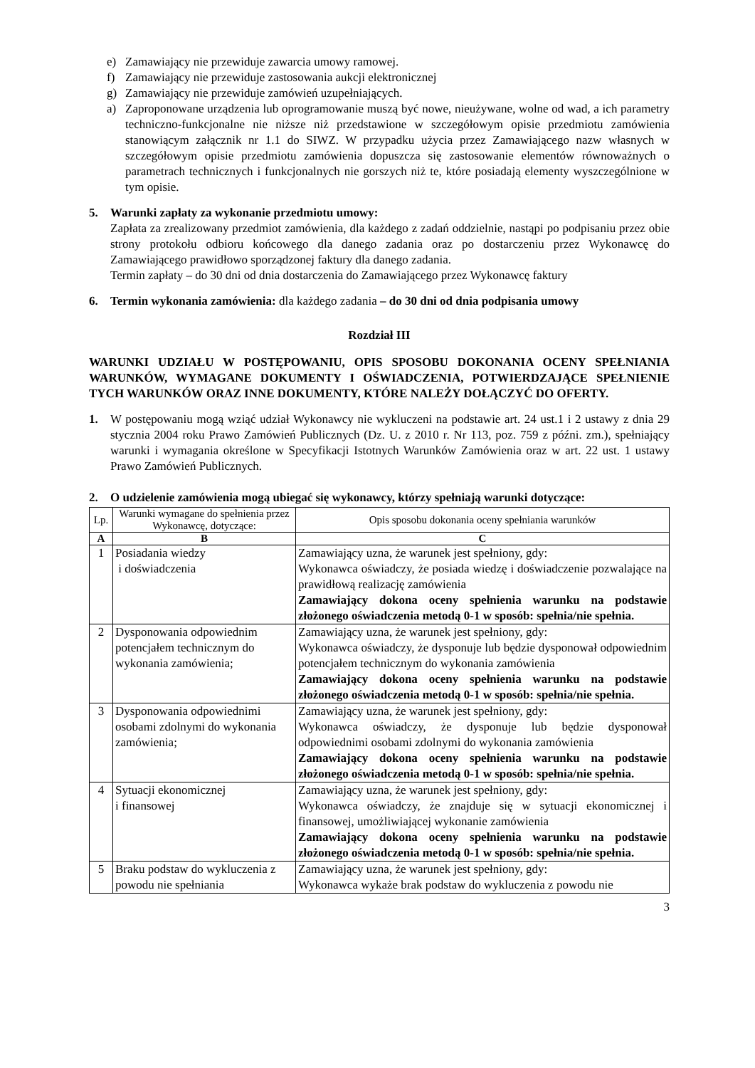e) Zamawiający nie przewiduje zawarcia umowy ramowej.
f) Zamawiający nie przewiduje zastosowania aukcji elektronicznej
g) Zamawiający nie przewiduje zamówień uzupełniających.
a) Zaproponowane urządzenia lub oprogramowanie muszą być nowe, nieużywane, wolne od wad, a ich parametry techniczno-funkcjonalne nie niższe niż przedstawione w szczegółowym opisie przedmiotu zamówienia stanowiącym załącznik nr 1.1 do SIWZ. W przypadku użycia przez Zamawiającego nazw własnych w szczegółowym opisie przedmiotu zamówienia dopuszcza się zastosowanie elementów równoważnych o parametrach technicznych i funkcjonalnych nie gorszych niż te, które posiadają elementy wyszczególnione w tym opisie.
5. Warunki zapłaty za wykonanie przedmiotu umowy:
Zapłata za zrealizowany przedmiot zamówienia, dla każdego z zadań oddzielnie, nastąpi po podpisaniu przez obie strony protokołu odbioru końcowego dla danego zadania oraz po dostarczeniu przez Wykonawcę do Zamawiającego prawidłowo sporządzonej faktury dla danego zadania.
Termin zapłaty – do 30 dni od dnia dostarczenia do Zamawiającego przez Wykonawcę faktury
6. Termin wykonania zamówienia: dla każdego zadania – do 30 dni od dnia podpisania umowy
Rozdział III
WARUNKI UDZIAŁU W POSTĘPOWANIU, OPIS SPOSOBU DOKONANIA OCENY SPEŁNIANIA WARUNKÓW, WYMAGANE DOKUMENTY I OŚWIADCZENIA, POTWIERDZAJĄCE SPEŁNIENIE TYCH WARUNKÓW ORAZ INNE DOKUMENTY, KTÓRE NALEŻY DOŁĄCZYĆ DO OFERTY.
1. W postępowaniu mogą wziąć udział Wykonawcy nie wykluczeni na podstawie art. 24 ust.1 i 2 ustawy z dnia 29 stycznia 2004 roku Prawo Zamówień Publicznych (Dz. U. z 2010 r. Nr 113, poz. 759 z późni. zm.), spełniający warunki i wymagania określone w Specyfikacji Istotnych Warunków Zamówienia oraz w art. 22 ust. 1 ustawy Prawo Zamówień Publicznych.
2. O udzielenie zamówienia mogą ubiegać się wykonawcy, którzy spełniają warunki dotyczące:
| Lp. | Warunki wymagane do spełnienia przez Wykonawcę, dotyczące: | Opis sposobu dokonania oceny spełniania warunków |
| --- | --- | --- |
| A | B | C |
| 1 | Posiadania wiedzy i doświadczenia | Zamawiający uzna, że warunek jest spełniony, gdy: Wykonawca oświadczy, że posiada wiedzę i doświadczenie pozwalające na prawidłową realizację zamówienia Zamawiający dokona oceny spełnienia warunku na podstawie złożonego oświadczenia metodą 0-1 w sposób: spełnia/nie spełnia. |
| 2 | Dysponowania odpowiednim potencjałem technicznym do wykonania zamówienia; | Zamawiający uzna, że warunek jest spełniony, gdy: Wykonawca oświadczy, że dysponuje lub będzie dysponował odpowiednim potencjałem technicznym do wykonania zamówienia Zamawiający dokona oceny spełnienia warunku na podstawie złożonego oświadczenia metodą 0-1 w sposób: spełnia/nie spełnia. |
| 3 | Dysponowania odpowiednimi osobami zdolnymi do wykonania zamówienia; | Zamawiający uzna, że warunek jest spełniony, gdy: Wykonawca oświadczy, że dysponuje lub będzie dysponował odpowiednimi osobami zdolnymi do wykonania zamówienia Zamawiający dokona oceny spełnienia warunku na podstawie złożonego oświadczenia metodą 0-1 w sposób: spełnia/nie spełnia. |
| 4 | Sytuacji ekonomicznej i finansowej | Zamawiający uzna, że warunek jest spełniony, gdy: Wykonawca oświadczy, że znajduje się w sytuacji ekonomicznej i finansowej, umożliwiającej wykonanie zamówienia Zamawiający dokona oceny spełnienia warunku na podstawie złożonego oświadczenia metodą 0-1 w sposób: spełnia/nie spełnia. |
| 5 | Braku podstaw do wykluczenia z powodu nie spełniania | Zamawiający uzna, że warunek jest spełniony, gdy: Wykonawca wykaże brak podstaw do wykluczenia z powodu nie |
3